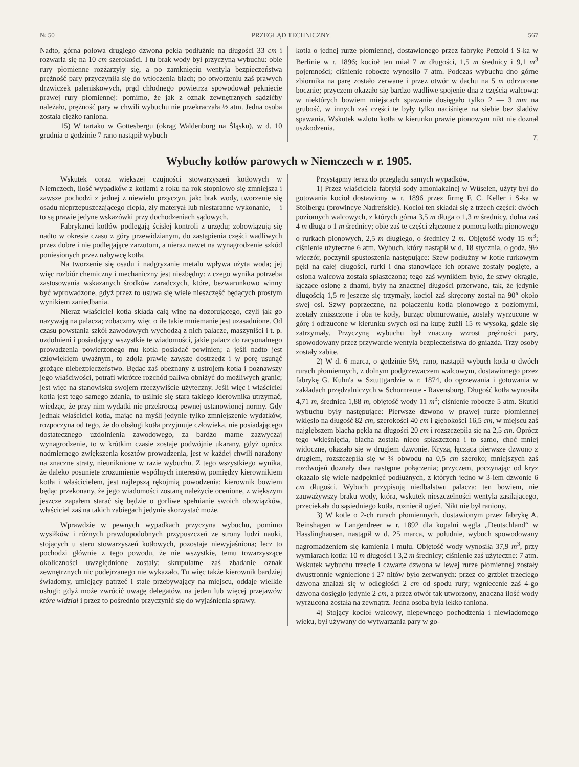№ 50 PRZEGLĄD TECHNICZNY. 567
Nadto, górna połowa drugiego dzwona pękła podłużnie na długości 33 cm i rozwarła się na 10 cm szerokości. I tu brak wody był przyczyną wybuchu: obie rury płomienne rozżarzyły się, a po zamknięciu wentyla bezpieczeństwa prężność pary przyczyniła się do wtłoczenia blach; po otworzeniu zaś prawych drzwiczek paleniskowych, prąd chłodnego powietrza spowodował pęknięcie prawej rury płomiennej: pomimo, że jak z oznak zewnętrznych sądzićby należało, prężność pary w chwili wybuchu nie przekraczała ½ atm. Jedna osoba została ciężko raniona.
15) W tartaku w Gottesbergu (okrąg Waldenburg na Śląsku), w d. 10 grudnia o godzinie 7 rano nastąpił wybuch
kotła o jednej rurze płomiennej, dostawionego przez fabrykę Petzold i S-ka w Berlinie w r. 1896; kocioł ten miał 7 m długości, 1,5 m średnicy i 9,1 m<sup>3</sup> pojemności; ciśnienie robocze wynosiło 7 atm. Podczas wybuchu dno górne zbiornika na parę zostało zerwane i przez otwór w dachu na 5 m odrzucone bocznie; przyczem okazało się bardzo wadliwe spojenie dna z częścią walcową: w niektórych bowiem miejscach spawanie dosięgało tylko 2 — 3 mm na grubość, w innych zaś części te były tylko naciśnięte na siebie bez śladów spawania. Wskutek wzlotu kotła w kierunku prawie pionowym nikt nie doznał uszkodzenia.
T.
Wybuchy kotłów parowych w Niemczech w r. 1905.
Wskutek coraz większej czujności stowarzyszeń kotłowych w Niemczech, ilość wypadków z kotłami z roku na rok stopniowo się zmniejsza i zawsze pochodzi z jednej z niewielu przyczyn, jak: brak wody, tworzenie się osadu nieprzepuszczającego ciepła, zły materyał lub niestaranne wykonanie,— i to są prawie jedyne wskazówki przy dochodzeniach sądowych.
Fabrykanci kotłów podlegają ścisłej kontroli z urzędu; zobowiązują się nadto w okresie czasu z góry przewidzianym, do zastąpienia części wadliwych przez dobre i nie podlegające zarzutom, a nieraz nawet na wynagrodzenie szkód poniesionych przez nabywcę kotła.
Na tworzenie się osadu i nadgryzanie metalu wpływa użyta woda; jej więc rozbiór chemiczny i mechaniczny jest niezbędny: z czego wynika potrzeba zastosowania wskazanych środków zaradczych, które, bezwarunkowo winny być wprowadzone, gdyż przez to usuwa się wiele nieszczęść będących prostym wynikiem zaniedbania.
Nieraz właściciel kotła składa całą winę na dozorującego, czyli jak go nazywają na palacza; zobaczmy więc o ile takie mniemanie jest uzasadnione. Od czasu powstania szkół zawodowych wychodzą z nich palacze, maszyniści i t. p. uzdolnieni i posiadający wszystkie te wiadomości, jakie palacz do racyonalnego prowadzenia powierzonego mu kotła posiadać powinien; a jeśli nadto jest człowiekiem uważnym, to zdoła prawie zawsze dostrzedz i w porę usunąć grożące niebezpieczeństwo. Będąc zaś obeznany z ustrojem kotła i poznawszy jego właściwości, potrafi wkrótce rozchód paliwa obniżyć do możliwych granic; jest więc na stanowisku swojem rzeczywiście użyteczny. Jeśli więc i właściciel kotła jest tego samego zdania, to usilnie się stara takiego kierownika utrzymać, wiedząc, że przy nim wydatki nie przekroczą pewnej ustanowionej normy. Gdy jednak właściciel kotła, mając na myśli jedynie tylko zmniejszenie wydatków, rozpoczyna od tego, że do obsługi kotła przyjmuje człowieka, nie posiadającego dostatecznego uzdolnienia zawodowego, za bardzo marne zazwyczaj wynagrodzenie, to w krótkim czasie zostaje podwójnie ukarany, gdyż oprócz nadmiernego zwiększenia kosztów prowadzenia, jest w każdej chwili narażony na znaczne straty, nieuniknione w razie wybuchu. Z tego wszystkiego wynika, że daleko posunięte zrozumienie wspólnych interesów, pomiędzy kierownikiem kotła i właścicielem, jest najlepszą rękojmią powodzenia; kierownik bowiem będąc przekonany, że jego wiadomości zostaną należycie ocenione, z większym jeszcze zapałem starać się będzie o gorliwe spełnianie swoich obowiązków, właściciel zaś na takich zabiegach jedynie skorzystać może.
Wprawdzie w pewnych wypadkach przyczyna wybuchu, pomimo wysiłków i różnych prawdopodobnych przypuszczeń ze strony ludzi nauki, stojących u steru stowarzyszeń kotłowych, pozostaje niewyjaśniona; lecz to pochodzi głównie z tego powodu, że nie wszystkie, temu towarzyszące okoliczności uwzględnione zostały; skrupulatne zaś zbadanie oznak zewnętrznych nic podejrzanego nie wykazało. Tu więc także kierownik bardziej świadomy, umiejący patrzeć i stale przebywający na miejscu, oddaje wielkie usługi: gdyż może zwrócić uwagę delegatów, na jeden lub więcej przejawów które widział i przez to pośrednio przyczynić się do wyjaśnienia sprawy.
Przystąpmy teraz do przeglądu samych wypadków.
1) Przez właściciela fabryki sody amoniakalnej w Wüselen, użyty był do gotowania kocioł dostawiony w r. 1896 przez firmę F. C. Keller i S-ka w Stolbergu (prowincye Nadreńskie). Kocioł ten składał się z trzech części: dwóch poziomych walcowych, z których górna 3,5 m długa o 1,3 m średnicy, dolna zaś 4 m długa o 1 m średnicy; obie zaś te części złączone z pomocą kotła pionowego o rurkach pionowych, 2,5 m długiego, o średnicy 2 m. Objętość wody 15 m<sup>3</sup>; ciśnienie użyteczne 6 atm. Wybuch, który nastąpił w d. 18 stycznia, o godz. 9½ wieczór, poczynił spustoszenia następujące: Szew podłużny w kotle rurkowym pękł na całej długości, rurki i dna stanowiące ich oprawę zostały pogięte, a osłona walcowa została spłaszczona; tego zaś wynikiem było, że szwy okrągłe, łączące osłonę z dnami, były na znacznej długości przerwane, tak, że jedynie długością 1,5 m jeszcze się trzymały, kocioł zaś skręcony został na 90° około swej osi. Szwy poprzeczne, na połączeniu kotła pionowego z poziomymi, zostały zniszczone i oba te kotły, burząc obmurowanie, zostały wyrzucone w górę i odrzucone w kierunku swych osi na kupę żużli 15 m wysoką, gdzie się zatrzymały. Przyczyną wybuchu był znaczny wzrost prężności pary, spowodowany przez przywarcie wentyla bezpieczeństwa do gniazda. Trzy osoby zostały zabite.
2) W d. 6 marca, o godzinie 5½, rano, nastąpił wybuch kotła o dwóch rurach płomiennych, z dolnym podgrzewaczem walcowym, dostawionego przez fabrykę G. Kuhn'a w Sztuttgardzie w r. 1874, do ogrzewania i gotowania w zakładach przędzalniczych w Schornreute - Ravensburg. Długość kotła wynosiła 4,71 m, średnica 1,88 m, objętość wody 11 m<sup>3</sup>; ciśnienie robocze 5 atm. Skutki wybuchu były następujące: Pierwsze dzwono w prawej rurze płomiennej wklęsło na długość 82 cm, szerokości 40 cm i głębokości 16,5 cm, w miejscu zaś najgłębszem blacha pękła na długości 20 cm i rozszczepiła się na 2,5 cm. Oprócz tego wklęśnięcia, blacha została nieco spłaszczona i to samo, choć mniej widoczne, okazało się w drugiem dzwonie. Kryza, łącząca pierwsze dzwono z drugiem, rozszczepiła się w ¼ obwodu na 0,5 cm szeroko; mniejszych zaś rozdwojeń doznały dwa następne połączenia; przyczem, poczynając od kryz okazało się wiele nadpęknięć podłużnych, z których jedno w 3-iem dzwonie 6 cm długości. Wybuch przypisują niedbalstwu palacza: ten bowiem, nie zauważywszy braku wody, która, wskutek nieszczelności wentyla zasilającego, przeciekała do sąsiedniego kotła, rozniecił ogień. Nikt nie był raniony.
3) W kotle o 2-ch rurach płomiennych, dostawionym przez fabrykę A. Reinshagen w Langendreer w r. 1892 dla kopalni węgla „Deutschland“ w Hasslinghausen, nastąpił w d. 25 marca, w południe, wybuch spowodowany nagromadzeniem się kamienia i mułu. Objętość wody wynosiła 37,9 m<sup>3</sup>, przy wymiarach kotła: 10 m długości i 3,2 m średnicy; ciśnienie zaś użyteczne: 7 atm. Wskutek wybuchu trzecie i czwarte dzwona w lewej rurze płomiennej zostały dwustronnie wgniecione i 27 nitów było zerwanych: przez co grzbiet trzeciego dzwona znalazł się w odległości 2 cm od spodu rury; wgniecenie zaś 4-go dzwona dosięgło jedynie 2 cm, a przez otwór tak utworzony, znaczna ilość wody wyrzucona została na zewnątrz. Jedna osoba była lekko raniona.
4) Stojący kocioł walcowy, niepewnego pochodzenia i niewiadomego wieku, był używany do wytwarzania pary w go-